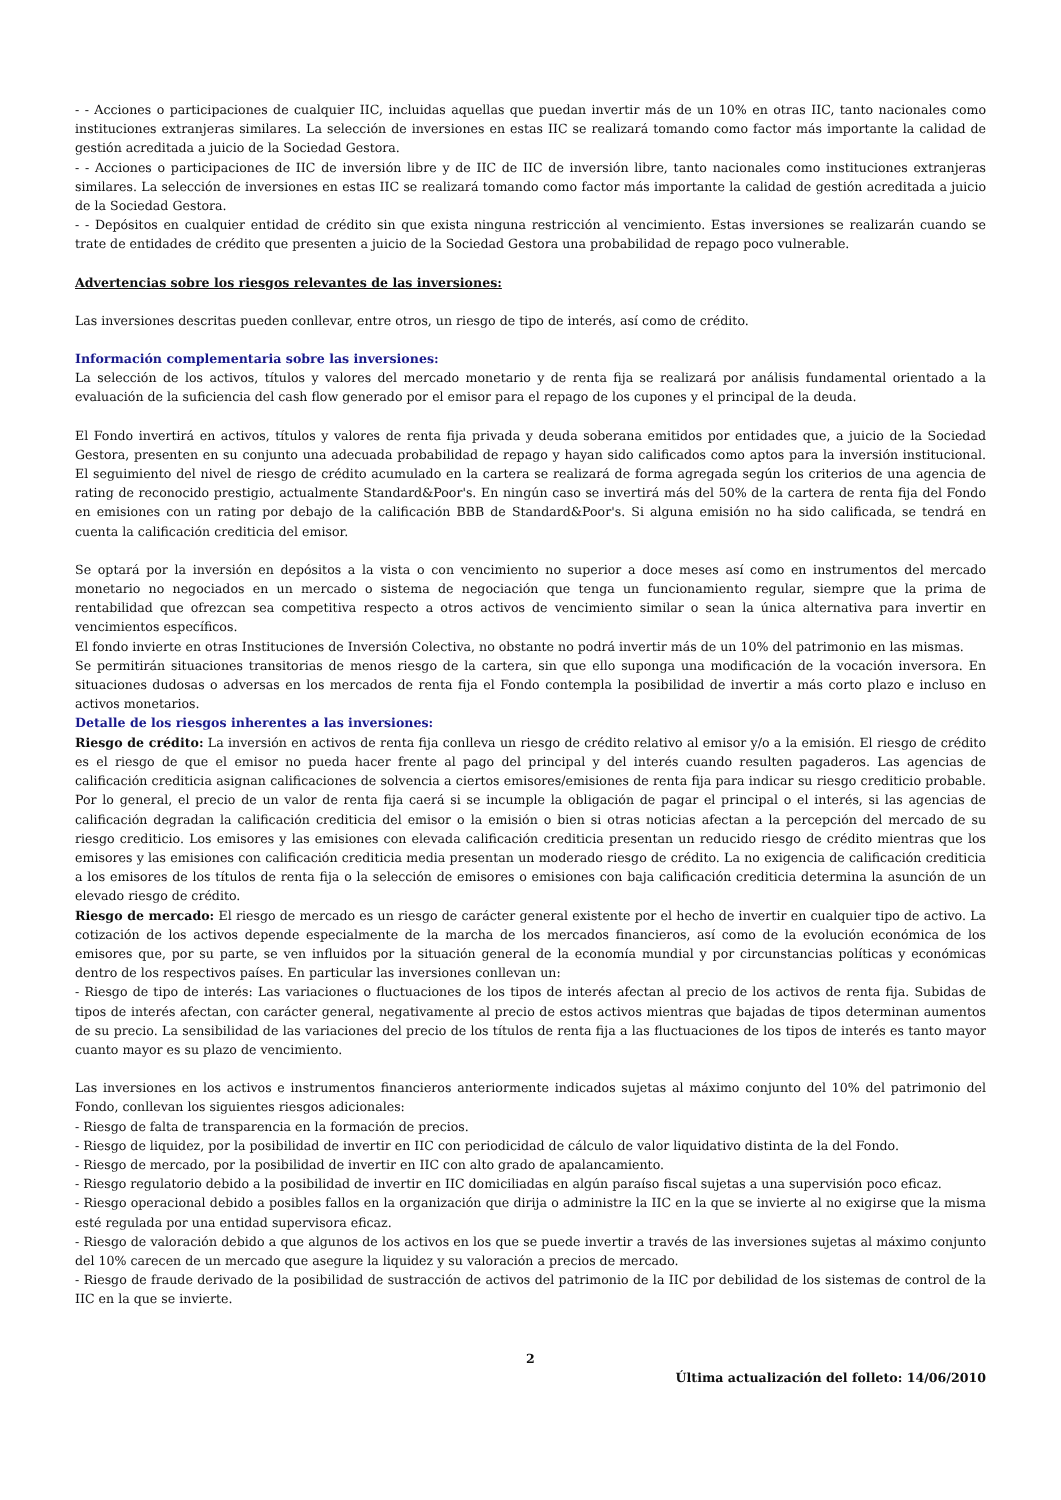- - Acciones o participaciones de cualquier IIC, incluidas aquellas que puedan invertir más de un 10% en otras IIC, tanto nacionales como instituciones extranjeras similares. La selección de inversiones en estas IIC se realizará tomando como factor más importante la calidad de gestión acreditada a juicio de la Sociedad Gestora.
- - Acciones o participaciones de IIC de inversión libre y de IIC de IIC de inversión libre, tanto nacionales como instituciones extranjeras similares. La selección de inversiones en estas IIC se realizará tomando como factor más importante la calidad de gestión acreditada a juicio de la Sociedad Gestora.
- - Depósitos en cualquier entidad de crédito sin que exista ninguna restricción al vencimiento. Estas inversiones se realizarán cuando se trate de entidades de crédito que presenten a juicio de la Sociedad Gestora una probabilidad de repago poco vulnerable.
Advertencias sobre los riesgos relevantes de las inversiones:
Las inversiones descritas pueden conllevar, entre otros, un riesgo de tipo de interés, así como de crédito.
Información complementaria sobre las inversiones:
La selección de los activos, títulos y valores del mercado monetario y de renta fija se realizará por análisis fundamental orientado a la evaluación de la suficiencia del cash flow generado por el emisor para el repago de los cupones y el principal de la deuda.
El Fondo invertirá en activos, títulos y valores de renta fija privada y deuda soberana emitidos por entidades que, a juicio de la Sociedad Gestora, presenten en su conjunto una adecuada probabilidad de repago y hayan sido calificados como aptos para la inversión institucional. El seguimiento del nivel de riesgo de crédito acumulado en la cartera se realizará de forma agregada según los criterios de una agencia de rating de reconocido prestigio, actualmente Standard&Poor's. En ningún caso se invertirá más del 50% de la cartera de renta fija del Fondo en emisiones con un rating por debajo de la calificación BBB de Standard&Poor's. Si alguna emisión no ha sido calificada, se tendrá en cuenta la calificación crediticia del emisor.
Se optará por la inversión en depósitos a la vista o con vencimiento no superior a doce meses así como en instrumentos del mercado monetario no negociados en un mercado o sistema de negociación que tenga un funcionamiento regular, siempre que la prima de rentabilidad que ofrezcan sea competitiva respecto a otros activos de vencimiento similar o sean la única alternativa para invertir en vencimientos específicos.
El fondo invierte en otras Instituciones de Inversión Colectiva, no obstante no podrá invertir más de un 10% del patrimonio en las mismas.
Se permitirán situaciones transitorias de menos riesgo de la cartera, sin que ello suponga una modificación de la vocación inversora. En situaciones dudosas o adversas en los mercados de renta fija el Fondo contempla la posibilidad de invertir a más corto plazo e incluso en activos monetarios.
Detalle de los riesgos inherentes a las inversiones:
Riesgo de crédito: La inversión en activos de renta fija conlleva un riesgo de crédito relativo al emisor y/o a la emisión. El riesgo de crédito es el riesgo de que el emisor no pueda hacer frente al pago del principal y del interés cuando resulten pagaderos. Las agencias de calificación crediticia asignan calificaciones de solvencia a ciertos emisores/emisiones de renta fija para indicar su riesgo crediticio probable. Por lo general, el precio de un valor de renta fija caerá si se incumple la obligación de pagar el principal o el interés, si las agencias de calificación degradan la calificación crediticia del emisor o la emisión o bien si otras noticias afectan a la percepción del mercado de su riesgo crediticio. Los emisores y las emisiones con elevada calificación crediticia presentan un reducido riesgo de crédito mientras que los emisores y las emisiones con calificación crediticia media presentan un moderado riesgo de crédito. La no exigencia de calificación crediticia a los emisores de los títulos de renta fija o la selección de emisores o emisiones con baja calificación crediticia determina la asunción de un elevado riesgo de crédito.
Riesgo de mercado: El riesgo de mercado es un riesgo de carácter general existente por el hecho de invertir en cualquier tipo de activo. La cotización de los activos depende especialmente de la marcha de los mercados financieros, así como de la evolución económica de los emisores que, por su parte, se ven influidos por la situación general de la economía mundial y por circunstancias políticas y económicas dentro de los respectivos países. En particular las inversiones conllevan un:
- Riesgo de tipo de interés: Las variaciones o fluctuaciones de los tipos de interés afectan al precio de los activos de renta fija. Subidas de tipos de interés afectan, con carácter general, negativamente al precio de estos activos mientras que bajadas de tipos determinan aumentos de su precio. La sensibilidad de las variaciones del precio de los títulos de renta fija a las fluctuaciones de los tipos de interés es tanto mayor cuanto mayor es su plazo de vencimiento.
Las inversiones en los activos e instrumentos financieros anteriormente indicados sujetas al máximo conjunto del 10% del patrimonio del Fondo, conllevan los siguientes riesgos adicionales:
- Riesgo de falta de transparencia en la formación de precios.
- Riesgo de liquidez, por la posibilidad de invertir en IIC con periodicidad de cálculo de valor liquidativo distinta de la del Fondo.
- Riesgo de mercado, por la posibilidad de invertir en IIC con alto grado de apalancamiento.
- Riesgo regulatorio debido a la posibilidad de invertir en IIC domiciliadas en algún paraíso fiscal sujetas a una supervisión poco eficaz.
- Riesgo operacional debido a posibles fallos en la organización que dirija o administre la IIC en la que se invierte al no exigirse que la misma esté regulada por una entidad supervisora eficaz.
- Riesgo de valoración debido a que algunos de los activos en los que se puede invertir a través de las inversiones sujetas al máximo conjunto del 10% carecen de un mercado que asegure la liquidez y su valoración a precios de mercado.
- Riesgo de fraude derivado de la posibilidad de sustracción de activos del patrimonio de la IIC por debilidad de los sistemas de control de la IIC en la que se invierte.
2
Última actualización del folleto: 14/06/2010